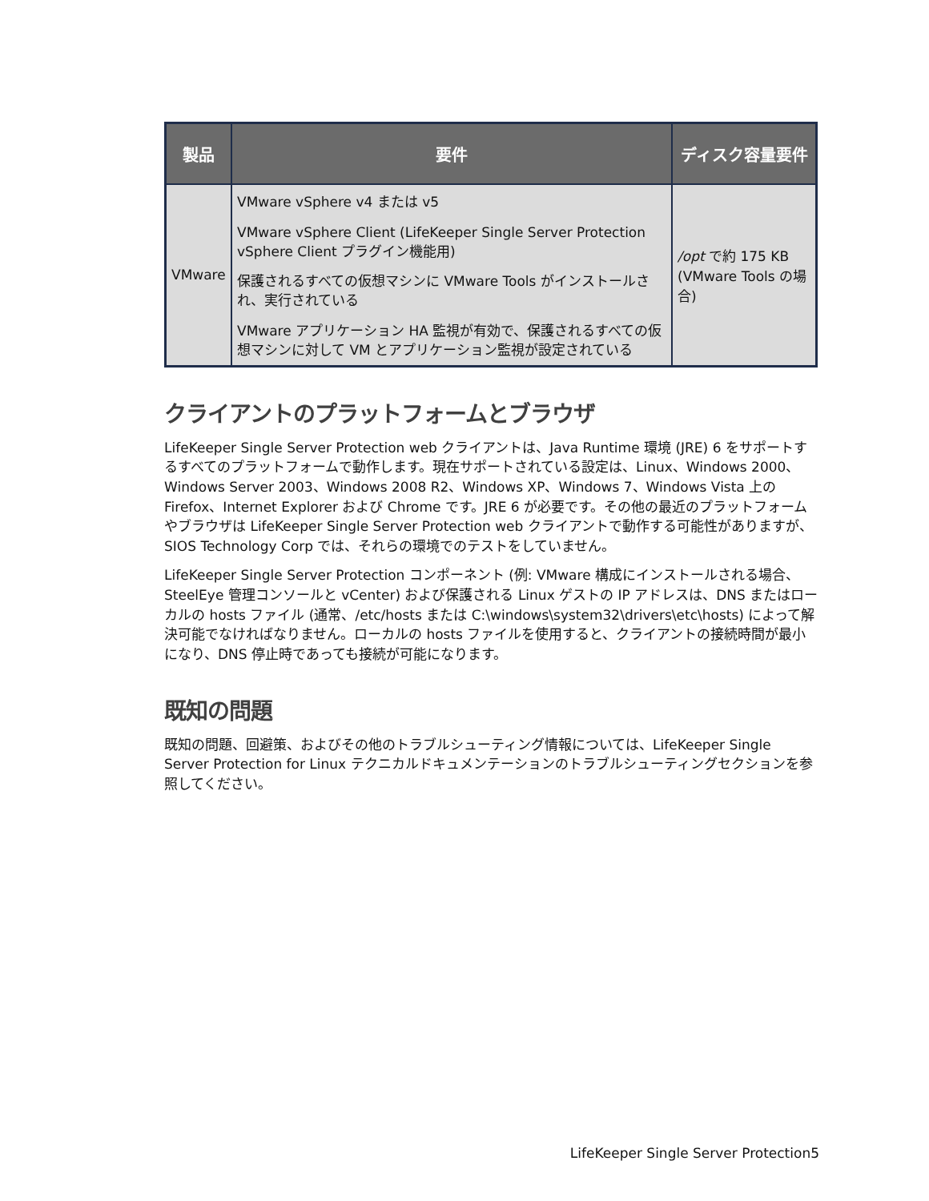| 製品 | 要件 | ディスク容量要件 |
| --- | --- | --- |
| VMware | VMware vSphere v4 または v5 VMware vSphere Client (LifeKeeper Single Server Protection vSphere Client プラグイン機能用) 保護されるすべての仮想マシンに VMware Tools がインストールされ、実行されている VMware アプリケーション HA 監視が有効で、保護されるすべての仮想マシンに対して VM とアプリケーション監視が設定されている | /opt で約 175 KB (VMware Tools の場合) |
クライアントのプラットフォームとブラウザ
LifeKeeper Single Server Protection web クライアントは、Java Runtime 環境 (JRE) 6 をサポートするすべてのプラットフォームで動作します。現在サポートされている設定は、Linux、Windows 2000、Windows Server 2003、Windows 2008 R2、Windows XP、Windows 7、Windows Vista 上の Firefox、Internet Explorer および Chrome です。JRE 6 が必要です。その他の最近のプラットフォームやブラウザは LifeKeeper Single Server Protection web クライアントで動作する可能性がありますが、SIOS Technology Corp では、それらの環境でのテストをしていません。
LifeKeeper Single Server Protection コンポーネント (例: VMware 構成にインストールされる場合、SteelEye 管理コンソールと vCenter) および保護される Linux ゲストの IP アドレスは、DNS またはローカルの hosts ファイル (通常、/etc/hosts または C:\windows\system32\drivers\etc\hosts) によって解決可能でなければなりません。ローカルの hosts ファイルを使用すると、クライアントの接続時間が最小になり、DNS 停止時であっても接続が可能になります。
既知の問題
既知の問題、回避策、およびその他のトラブルシューティング情報については、LifeKeeper Single Server Protection for Linux テクニカルドキュメンテーションのトラブルシューティングセクションを参照してください。
LifeKeeper Single Server Protection5